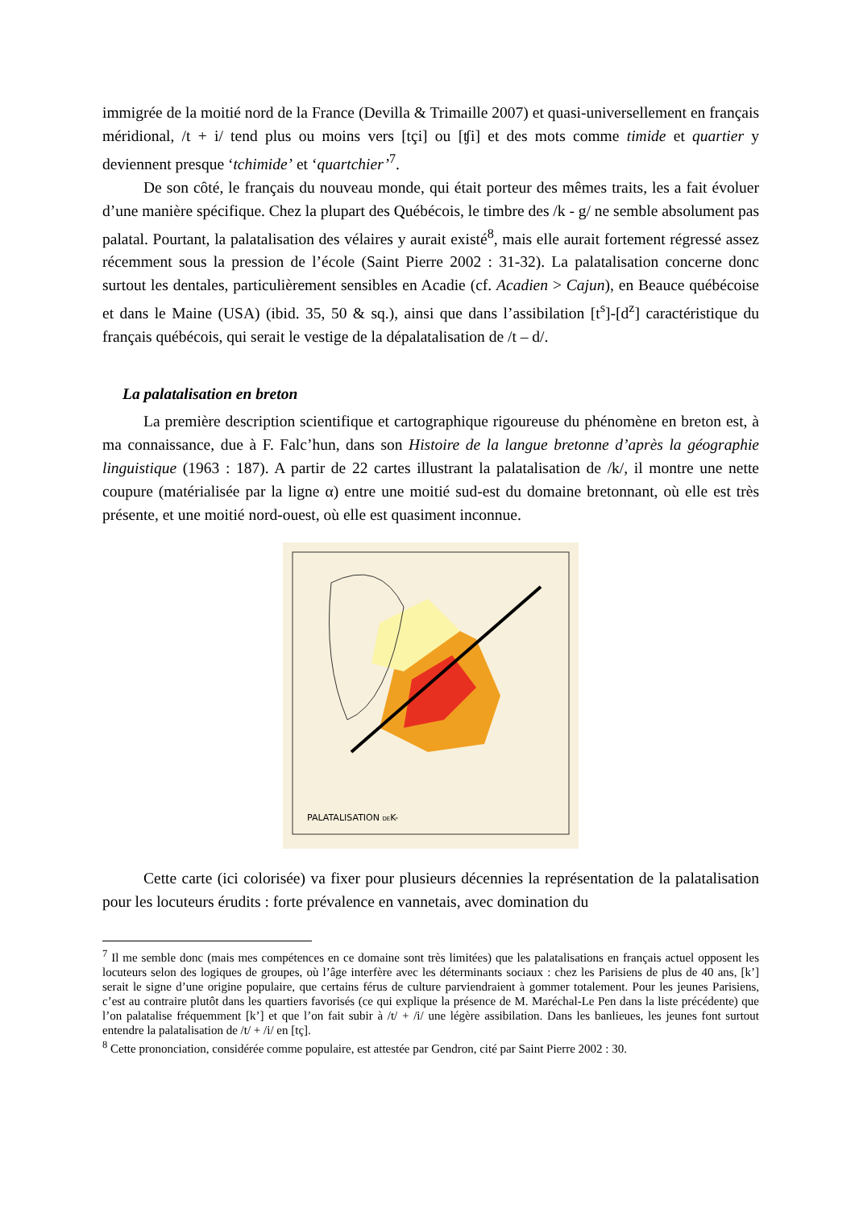immigrée de la moitié nord de la France (Devilla & Trimaille 2007) et quasi-universellement en français méridional, /t + i/ tend plus ou moins vers [tçi] ou [ʧi] et des mots comme timide et quartier y deviennent presque ‘tchimide’ et ‘quartchier’<sup>7</sup>.
De son côté, le français du nouveau monde, qui était porteur des mêmes traits, les a fait évoluer d’une manière spécifique. Chez la plupart des Québécois, le timbre des /k - g/ ne semble absolument pas palatal. Pourtant, la palatalisation des vélaires y aurait existé<sup>8</sup>, mais elle aurait fortement régressé assez récemment sous la pression de l’école (Saint Pierre 2002 : 31-32). La palatalisation concerne donc surtout les dentales, particulièrement sensibles en Acadie (cf. Acadien > Cajun), en Beauce québécoise et dans le Maine (USA) (ibid. 35, 50 & sq.), ainsi que dans l’assibilation [t<sup>s</sup>]-[d<sup>z</sup>] caractéristique du français québécois, qui serait le vestige de la dépalatalisation de /t – d/.
La palatalisation en breton
La première description scientifique et cartographique rigoureuse du phénomène en breton est, à ma connaissance, due à F. Falc’hun, dans son Histoire de la langue bretonne d’après la géographie linguistique (1963 : 187). A partir de 22 cartes illustrant la palatalisation de /k/, il montre une nette coupure (matérialisée par la ligne α) entre une moitié sud-est du domaine bretonnant, où elle est très présente, et une moitié nord-ouest, où elle est quasiment inconnue.
PALATALISATION DEK-
Cette carte (ici colorisée) va fixer pour plusieurs décennies la représentation de la palatalisation pour les locuteurs érudits : forte prévalence en vannetais, avec domination du
<sup>7</sup> Il me semble donc (mais mes compétences en ce domaine sont très limitées) que les palatalisations en français actuel opposent les locuteurs selon des logiques de groupes, où l’âge interfère avec les déterminants sociaux : chez les Parisiens de plus de 40 ans, [k’] serait le signe d’une origine populaire, que certains férus de culture parviendraient à gommer totalement. Pour les jeunes Parisiens, c’est au contraire plutôt dans les quartiers favorisés (ce qui explique la présence de M. Maréchal-Le Pen dans la liste précédente) que l’on palatalise fréquemment [k’] et que l’on fait subir à /t/ + /i/ une légère assibilation. Dans les banlieues, les jeunes font surtout entendre la palatalisation de /t/ + /i/ en [tç].
<sup>8</sup> Cette prononciation, considérée comme populaire, est attestée par Gendron, cité par Saint Pierre 2002 : 30.